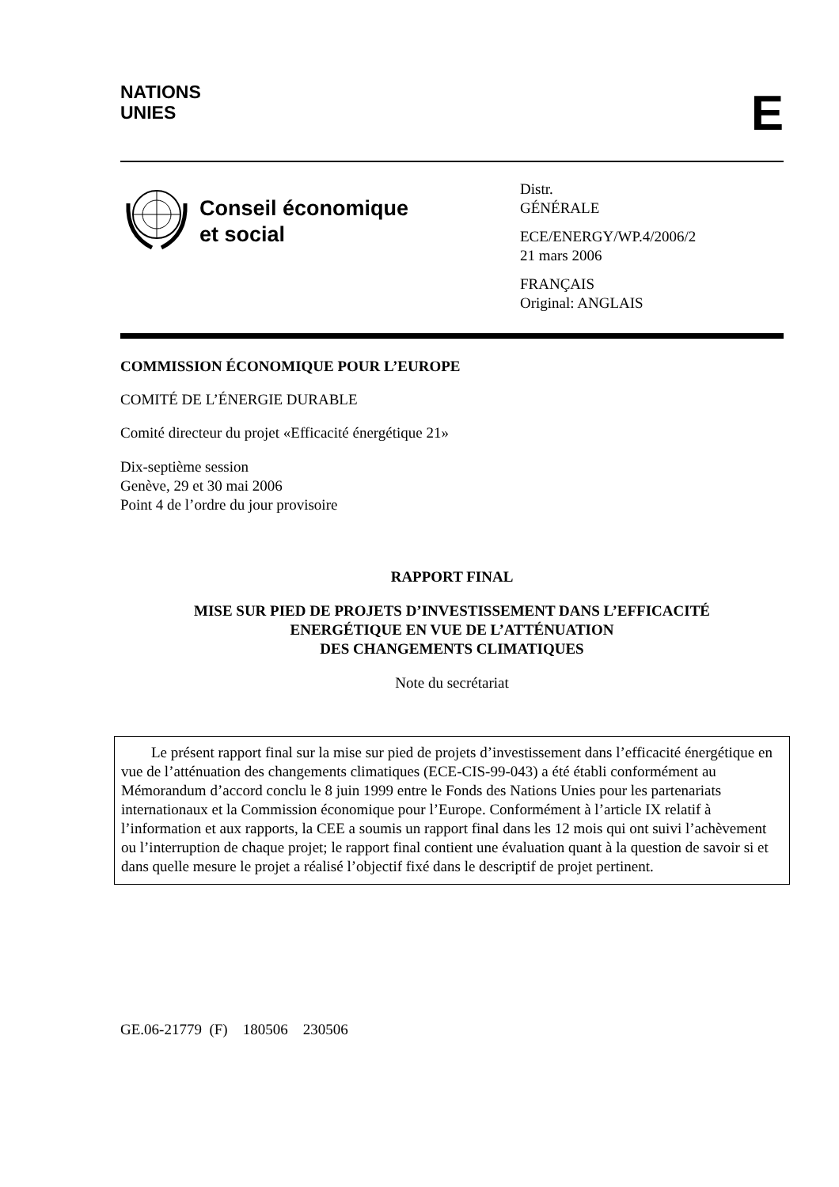NATIONS
UNIES
E
Conseil économique
et social
Distr.
GÉNÉRALE
ECE/ENERGY/WP.4/2006/2
21 mars 2006
FRANÇAIS
Original: ANGLAIS
COMMISSION ÉCONOMIQUE POUR L’EUROPE
COMITÉ DE L’ÉNERGIE DURABLE
Comité directeur du projet «Efficacité énergétique 21»
Dix-septième session
Genève, 29 et 30 mai 2006
Point 4 de l’ordre du jour provisoire
RAPPORT FINAL
MISE SUR PIED DE PROJETS D’INVESTISSEMENT DANS L’EFFICACITÉ
ENERGÉTIQUE EN VUE DE L’ATTÉNUATION
DES CHANGEMENTS CLIMATIQUES
Note du secrétariat
Le présent rapport final sur la mise sur pied de projets d’investissement dans l’efficacité énergétique en vue de l’atténuation des changements climatiques (ECE-CIS-99-043) a été établi conformément au Mémorandum d’accord conclu le 8 juin 1999 entre le Fonds des Nations Unies pour les partenariats internationaux et la Commission économique pour l’Europe. Conformément à l’article IX relatif à l’information et aux rapports, la CEE a soumis un rapport final dans les 12 mois qui ont suivi l’achèvement ou l’interruption de chaque projet; le rapport final contient une évaluation quant à la question de savoir si et dans quelle mesure le projet a réalisé l’objectif fixé dans le descriptif de projet pertinent.
GE.06-21779 (F) 180506 230506